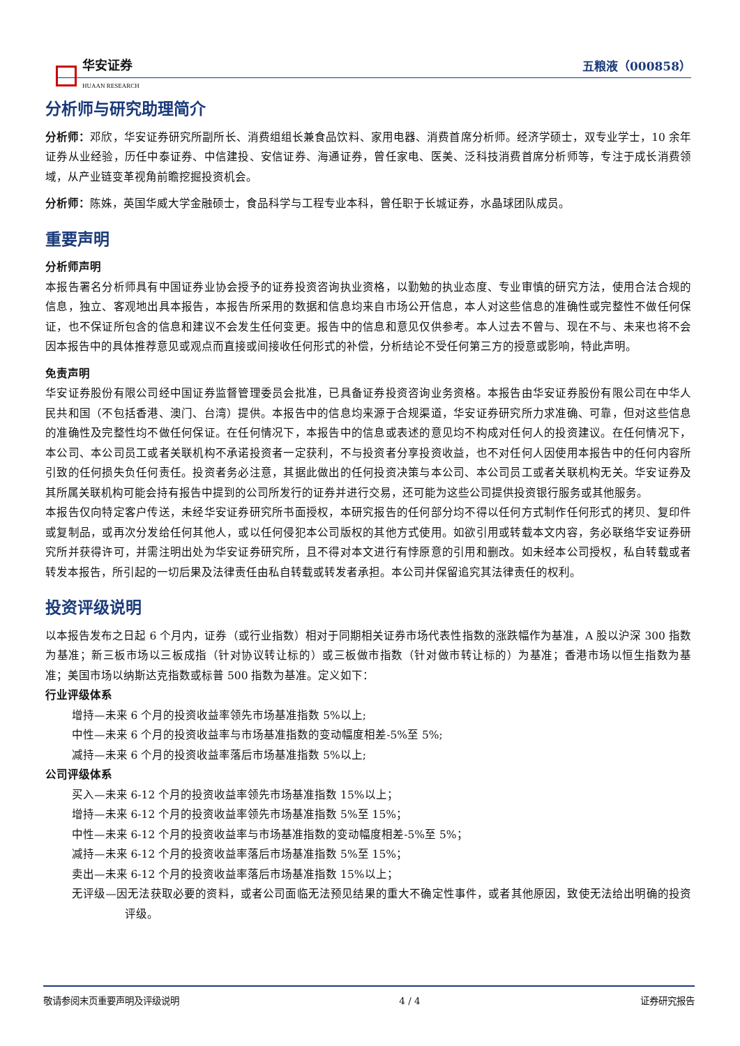华安证券
HUAAN RESEARCH
五粮液（000858）
分析师与研究助理简介
分析师：邓欣，华安证券研究所副所长、消费组组长兼食品饮料、家用电器、消费首席分析师。经济学硕士，双专业学士，10 余年证券从业经验，历任中泰证券、中信建投、安信证券、海通证券，曾任家电、医美、泛科技消费首席分析师等，专注于成长消费领域，从产业链变革视角前瞻挖掘投资机会。
分析师：陈姝，英国华威大学金融硕士，食品科学与工程专业本科，曾任职于长城证券，水晶球团队成员。
重要声明
分析师声明
本报告署名分析师具有中国证券业协会授予的证券投资咨询执业资格，以勤勉的执业态度、专业审慎的研究方法，使用合法合规的信息，独立、客观地出具本报告，本报告所采用的数据和信息均来自市场公开信息，本人对这些信息的准确性或完整性不做任何保证，也不保证所包含的信息和建议不会发生任何变更。报告中的信息和意见仅供参考。本人过去不曾与、现在不与、未来也将不会因本报告中的具体推荐意见或观点而直接或间接收任何形式的补偿，分析结论不受任何第三方的授意或影响，特此声明。
免责声明
华安证券股份有限公司经中国证券监督管理委员会批准，已具备证券投资咨询业务资格。本报告由华安证券股份有限公司在中华人民共和国（不包括香港、澳门、台湾）提供。本报告中的信息均来源于合规渠道，华安证券研究所力求准确、可靠，但对这些信息的准确性及完整性均不做任何保证。在任何情况下，本报告中的信息或表述的意见均不构成对任何人的投资建议。在任何情况下，本公司、本公司员工或者关联机构不承诺投资者一定获利，不与投资者分享投资收益，也不对任何人因使用本报告中的任何内容所引致的任何损失负任何责任。投资者务必注意，其据此做出的任何投资决策与本公司、本公司员工或者关联机构无关。华安证券及其所属关联机构可能会持有报告中提到的公司所发行的证券并进行交易，还可能为这些公司提供投资银行服务或其他服务。
本报告仅向特定客户传送，未经华安证券研究所书面授权，本研究报告的任何部分均不得以任何方式制作任何形式的拷贝、复印件或复制品，或再次分发给任何其他人，或以任何侵犯本公司版权的其他方式使用。如欲引用或转载本文内容，务必联络华安证券研究所并获得许可，并需注明出处为华安证券研究所，且不得对本文进行有悖原意的引用和删改。如未经本公司授权，私自转载或者转发本报告，所引起的一切后果及法律责任由私自转载或转发者承担。本公司并保留追究其法律责任的权利。
投资评级说明
以本报告发布之日起 6 个月内，证券（或行业指数）相对于同期相关证券市场代表性指数的涨跌幅作为基准，A 股以沪深 300 指数为基准；新三板市场以三板成指（针对协议转让标的）或三板做市指数（针对做市转让标的）为基准；香港市场以恒生指数为基准；美国市场以纳斯达克指数或标普 500 指数为基准。定义如下：
行业评级体系
增持—未来 6 个月的投资收益率领先市场基准指数 5%以上;
中性—未来 6 个月的投资收益率与市场基准指数的变动幅度相差-5%至 5%;
减持—未来 6 个月的投资收益率落后市场基准指数 5%以上;
公司评级体系
买入—未来 6-12 个月的投资收益率领先市场基准指数 15%以上；
增持—未来 6-12 个月的投资收益率领先市场基准指数 5%至 15%；
中性—未来 6-12 个月的投资收益率与市场基准指数的变动幅度相差-5%至 5%；
减持—未来 6-12 个月的投资收益率落后市场基准指数 5%至 15%；
卖出—未来 6-12 个月的投资收益率落后市场基准指数 15%以上；
无评级—因无法获取必要的资料，或者公司面临无法预见结果的重大不确定性事件，或者其他原因，致使无法给出明确的投资评级。
敬请参阅末页重要声明及评级说明 4 / 4 证券研究报告